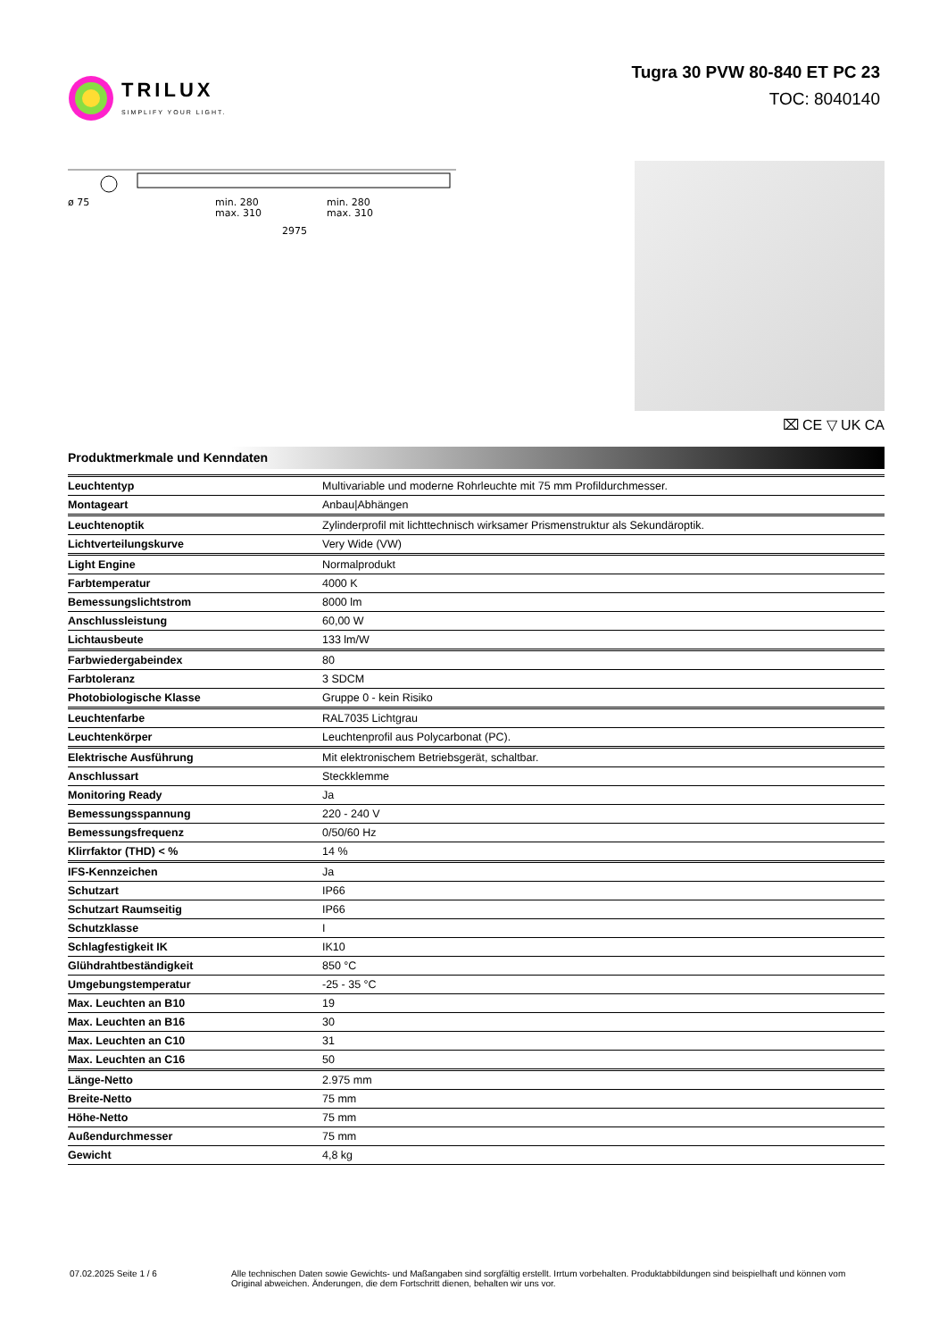TRILUX
SIMPLIFY YOUR LIGHT.
Tugra 30 PVW 80-840 ET PC 23
TOC: 8040140
ø 75
min. 280
max. 310
min. 280
max. 310
2975
⌧ CE ▽ UK CA
Produktmerkmale und Kenndaten
| Leuchtentyp | Multivariable und moderne Rohrleuchte mit 75 mm Profildurchmesser. |
| Montageart | Anbau/Abhängen |
| Leuchtenoptik | Zylinderprofil mit lichttechnisch wirksamer Prismenstruktur als Sekundäroptik. |
| Lichtverteilungskurve | Very Wide (VW) |
| Light Engine | Normalprodukt |
| Farbtemperatur | 4000 K |
| Bemessungslichtstrom | 8000 lm |
| Anschlussleistung | 60,00 W |
| Lichtausbeute | 133 lm/W |
| Farbwiedergabeindex | 80 |
| Farbtoleranz | 3 SDCM |
| Photobiologische Klasse | Gruppe 0 - kein Risiko |
| Leuchtenfarbe | RAL7035 Lichtgrau |
| Leuchtenkörper | Leuchtenprofil aus Polycarbonat (PC). |
| Elektrische Ausführung | Mit elektronischem Betriebsgerät, schaltbar. |
| Anschlussart | Steckklemme |
| Monitoring Ready | Ja |
| Bemessungsspannung | 220 - 240 V |
| Bemessungsfrequenz | 0/50/60 Hz |
| Klirrfaktor (THD) < % | 14 % |
| IFS-Kennzeichen | Ja |
| Schutzart | IP66 |
| Schutzart Raumseitig | IP66 |
| Schutzklasse | I |
| Schlagfestigkeit IK | IK10 |
| Glühdrahtbeständigkeit | 850 °C |
| Umgebungstemperatur | -25 - 35 °C |
| Max. Leuchten an B10 | 19 |
| Max. Leuchten an B16 | 30 |
| Max. Leuchten an C10 | 31 |
| Max. Leuchten an C16 | 50 |
| Länge-Netto | 2.975 mm |
| Breite-Netto | 75 mm |
| Höhe-Netto | 75 mm |
| Außendurchmesser | 75 mm |
| Gewicht | 4,8 kg |
07.02.2025 Seite 1 / 6 Alle technischen Daten sowie Gewichts- und Maßangaben sind sorgfältig erstellt. Irrtum vorbehalten. Produktabbildungen sind beispielhaft und können vom Original abweichen. Änderungen, die dem Fortschritt dienen, behalten wir uns vor.